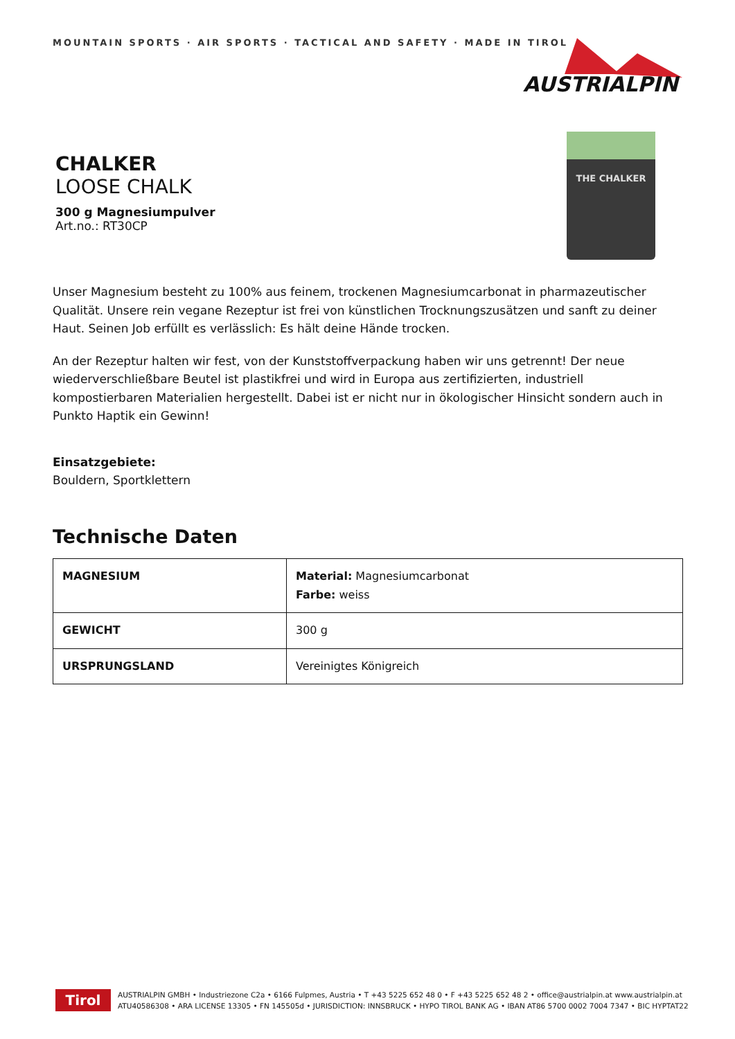MOUNTAIN SPORTS · AIR SPORTS · TACTICAL AND SAFETY · MADE IN TIROL
AUSTRIALPIN
CHALKER
LOOSE CHALK
300 g Magnesiumpulver
Art.no.: RT30CP
THE CHALKER
Unser Magnesium besteht zu 100% aus feinem, trockenen Magnesiumcarbonat in pharmazeutischer Qualität. Unsere rein vegane Rezeptur ist frei von künstlichen Trocknungszusätzen und sanft zu deiner Haut. Seinen Job erfüllt es verlässlich: Es hält deine Hände trocken.
An der Rezeptur halten wir fest, von der Kunststoffverpackung haben wir uns getrennt! Der neue wiederverschließbare Beutel ist plastikfrei und wird in Europa aus zertifizierten, industriell kompostierbaren Materialien hergestellt. Dabei ist er nicht nur in ökologischer Hinsicht sondern auch in Punkto Haptik ein Gewinn!
Einsatzgebiete:
Bouldern, Sportklettern
Technische Daten
| MAGNESIUM | Material: Magnesiumcarbonat Farbe: weiss |
| GEWICHT | 300 g |
| URSPRUNGSLAND | Vereinigtes Königreich |
Tirol
AUSTRIALPIN GMBH • Industriezone C2a • 6166 Fulpmes, Austria • T +43 5225 652 48 0 • F +43 5225 652 48 2 • office@austrialpin.at www.austrialpin.at
ATU40586308 • ARA LICENSE 13305 • FN 145505d • JURISDICTION: INNSBRUCK • HYPO TIROL BANK AG • IBAN AT86 5700 0002 7004 7347 • BIC HYPTAT22